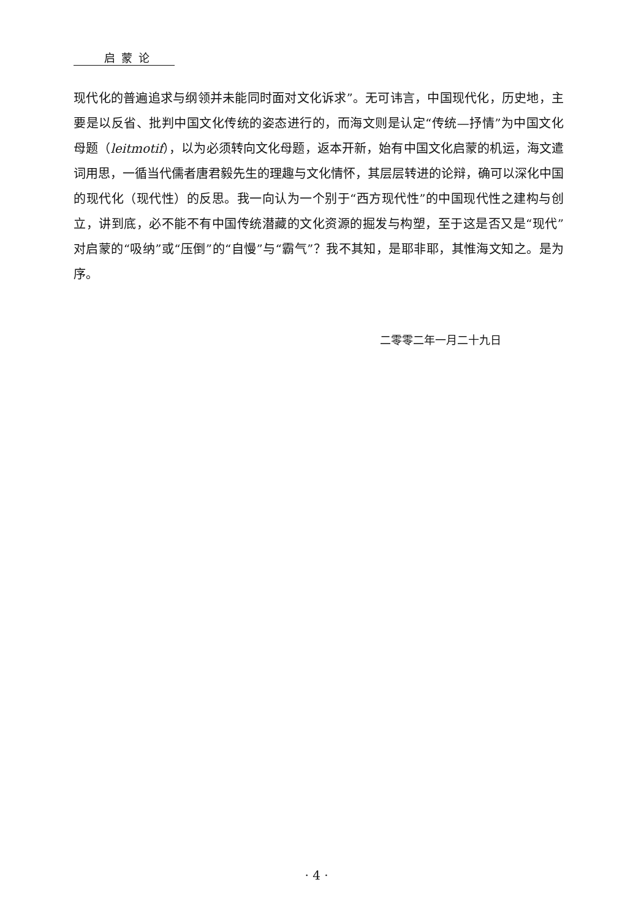启蒙论
现代化的普遍追求与纲领并未能同时面对文化诉求”。无可讳言，中国现代化，历史地，主要是以反省、批判中国文化传统的姿态进行的，而海文则是认定“传统—抒情”为中国文化母题（leitmotif），以为必须转向文化母题，返本开新，始有中国文化启蒙的机运，海文遣词用思，一循当代儒者唐君毅先生的理趣与文化情怀，其层层转进的论辩，确可以深化中国的现代化（现代性）的反思。我一向认为一个别于“西方现代性”的中国现代性之建构与创立，讲到底，必不能不有中国传统潜藏的文化资源的掘发与构塑，至于这是否又是“现代”对启蒙的“吸纳”或“压倒”的“自慢”与“霸气”？我不其知，是耶非耶，其惟海文知之。是为序。
二零零二年一月二十九日
· 4 ·